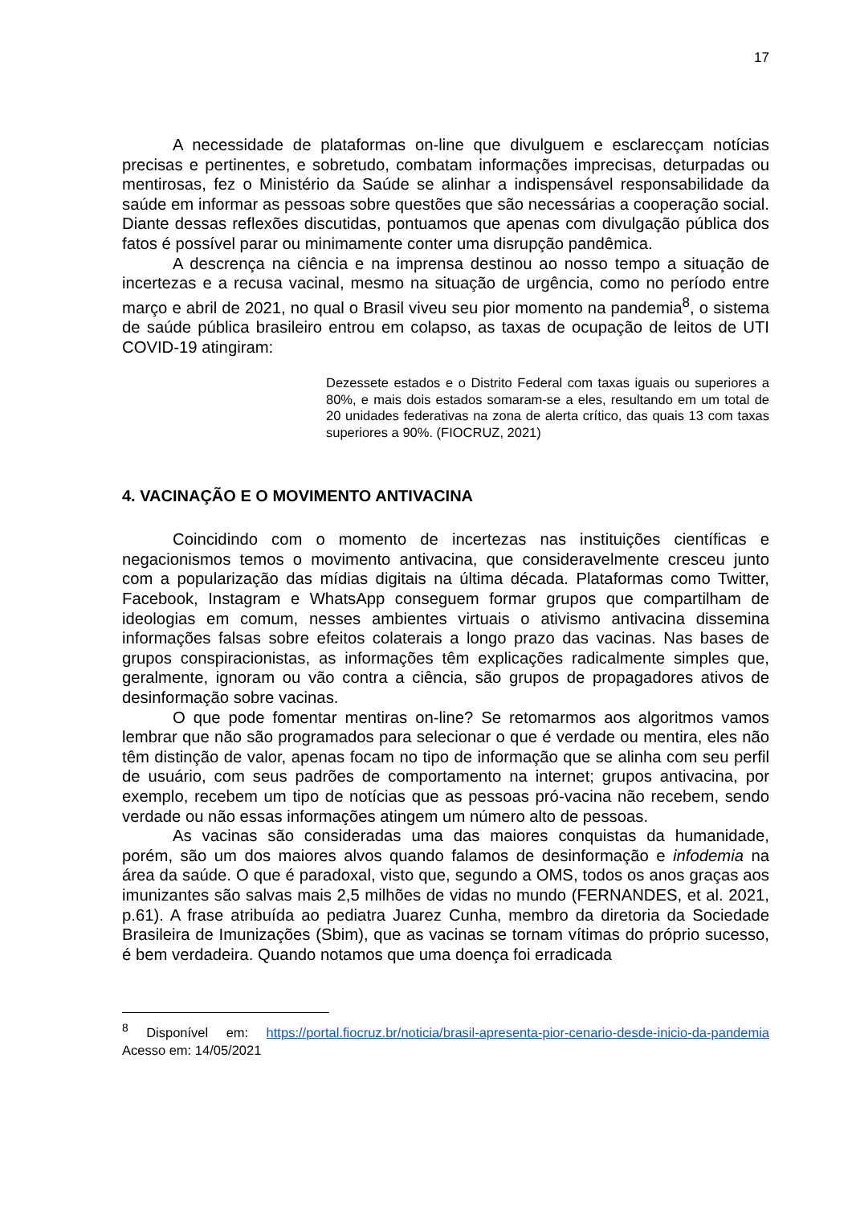17
A necessidade de plataformas on-line que divulguem e esclarecçam notícias precisas e pertinentes, e sobretudo, combatam informações imprecisas, deturpadas ou mentirosas, fez o Ministério da Saúde se alinhar a indispensável responsabilidade da saúde em informar as pessoas sobre questões que são necessárias a cooperação social. Diante dessas reflexões discutidas, pontuamos que apenas com divulgação pública dos fatos é possível parar ou minimamente conter uma disrupção pandêmica.
A descrença na ciência e na imprensa destinou ao nosso tempo a situação de incertezas e a recusa vacinal, mesmo na situação de urgência, como no período entre março e abril de 2021, no qual o Brasil viveu seu pior momento na pandemia<sup>8</sup>, o sistema de saúde pública brasileiro entrou em colapso, as taxas de ocupação de leitos de UTI COVID-19 atingiram:
Dezessete estados e o Distrito Federal com taxas iguais ou superiores a 80%, e mais dois estados somaram-se a eles, resultando em um total de 20 unidades federativas na zona de alerta crítico, das quais 13 com taxas superiores a 90%. (FIOCRUZ, 2021)
4. VACINAÇÃO E O MOVIMENTO ANTIVACINA
Coincidindo com o momento de incertezas nas instituições científicas e negacionismos temos o movimento antivacina, que consideravelmente cresceu junto com a popularização das mídias digitais na última década. Plataformas como Twitter, Facebook, Instagram e WhatsApp conseguem formar grupos que compartilham de ideologias em comum, nesses ambientes virtuais o ativismo antivacina dissemina informações falsas sobre efeitos colaterais a longo prazo das vacinas. Nas bases de grupos conspiracionistas, as informações têm explicações radicalmente simples que, geralmente, ignoram ou vão contra a ciência, são grupos de propagadores ativos de desinformação sobre vacinas.
O que pode fomentar mentiras on-line? Se retomarmos aos algoritmos vamos lembrar que não são programados para selecionar o que é verdade ou mentira, eles não têm distinção de valor, apenas focam no tipo de informação que se alinha com seu perfil de usuário, com seus padrões de comportamento na internet; grupos antivacina, por exemplo, recebem um tipo de notícias que as pessoas pró-vacina não recebem, sendo verdade ou não essas informações atingem um número alto de pessoas.
As vacinas são consideradas uma das maiores conquistas da humanidade, porém, são um dos maiores alvos quando falamos de desinformação e infodemia na área da saúde. O que é paradoxal, visto que, segundo a OMS, todos os anos graças aos imunizantes são salvas mais 2,5 milhões de vidas no mundo (FERNANDES, et al. 2021, p.61). A frase atribuída ao pediatra Juarez Cunha, membro da diretoria da Sociedade Brasileira de Imunizações (Sbim), que as vacinas se tornam vítimas do próprio sucesso, é bem verdadeira. Quando notamos que uma doença foi erradicada
<sup>8</sup> Disponível em: https://portal.fiocruz.br/noticia/brasil-apresenta-pior-cenario-desde-inicio-da-pandemia Acesso em: 14/05/2021